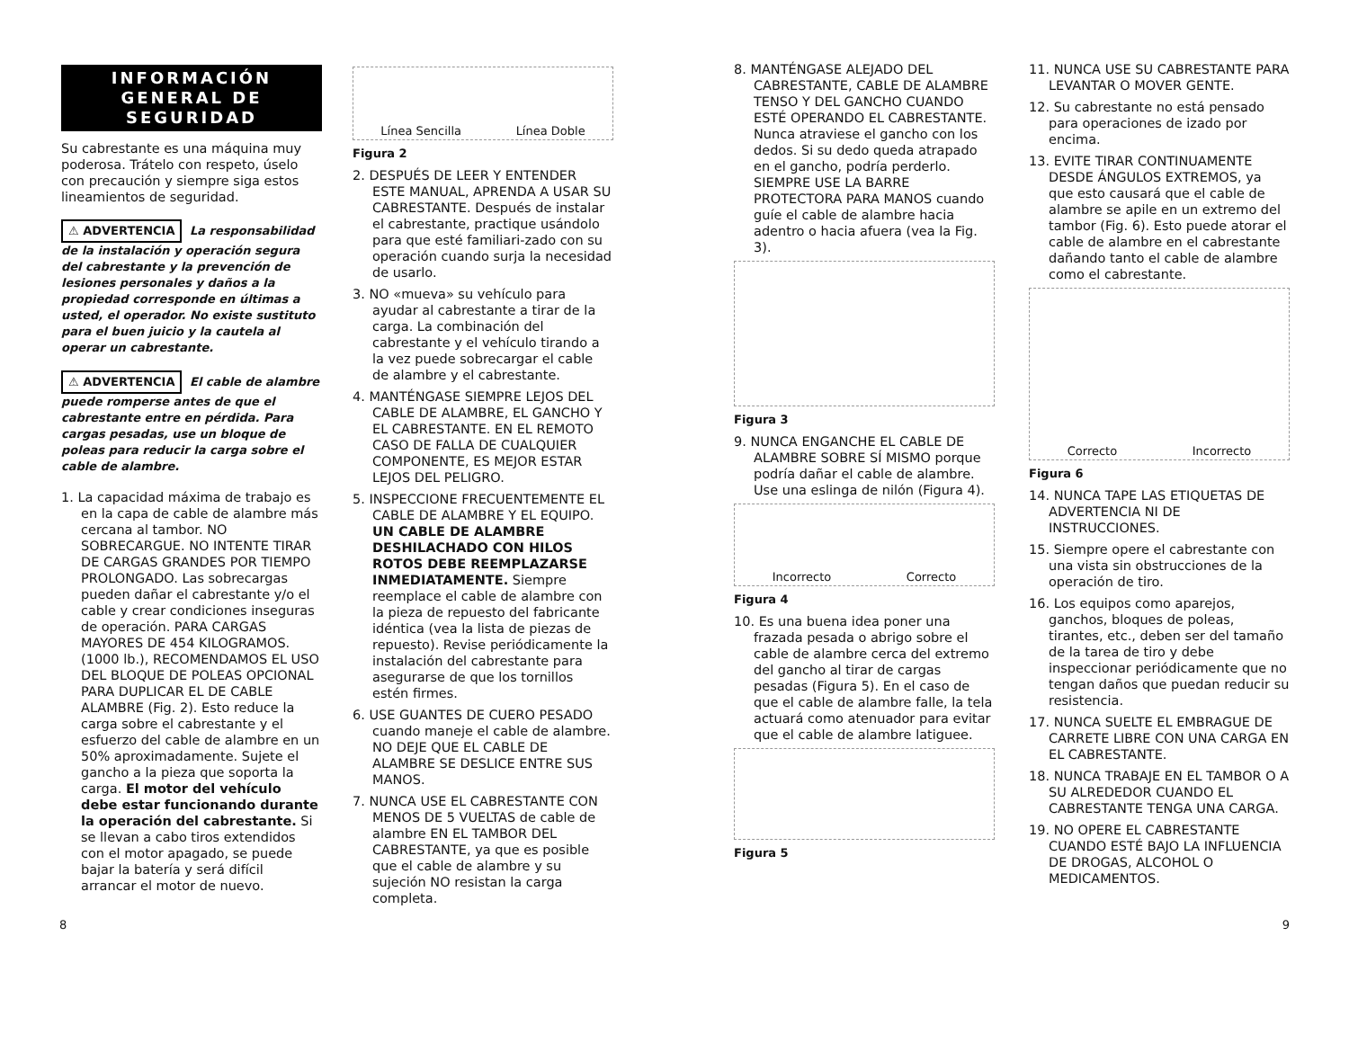INFORMACIÓN GENERAL DE SEGURIDAD
Su cabrestante es una máquina muy poderosa. Trátelo con respeto, úselo con precaución y siempre siga estos lineamientos de seguridad.
⚠ ADVERTENCIA La responsabilidad de la instalación y operación segura del cabrestante y la prevención de lesiones personales y daños a la propiedad corresponde en últimas a usted, el operador. No existe sustituto para el buen juicio y la cautela al operar un cabrestante.
⚠ ADVERTENCIA El cable de alambre puede romperse antes de que el cabrestante entre en pérdida. Para cargas pesadas, use un bloque de poleas para reducir la carga sobre el cable de alambre.
1. La capacidad máxima de trabajo es en la capa de cable de alambre más cercana al tambor. NO SOBRECARGUE. NO INTENTE TIRAR DE CARGAS GRANDES POR TIEMPO PROLONGADO. Las sobrecargas pueden dañar el cabrestante y/o el cable y crear condiciones inseguras de operación. PARA CARGAS MAYORES DE 454 KILOGRAMOS. (1000 lb.), RECOMENDAMOS EL USO DEL BLOQUE DE POLEAS OPCIONAL PARA DUPLICAR EL DE CABLE ALAMBRE (Fig. 2). Esto reduce la carga sobre el cabrestante y el esfuerzo del cable de alambre en un 50% aproximadamente. Sujete el gancho a la pieza que soporta la carga. El motor del vehículo debe estar funcionando durante la operación del cabrestante. Si se llevan a cabo tiros extendidos con el motor apagado, se puede bajar la batería y será difícil arrancar el motor de nuevo.
Línea Sencilla Línea Doble
Figura 2
2. DESPUÉS DE LEER Y ENTENDER ESTE MANUAL, APRENDA A USAR SU CABRESTANTE. Después de instalar el cabrestante, practique usándolo para que esté familiari-zado con su operación cuando surja la necesidad de usarlo.
3. NO «mueva» su vehículo para ayudar al cabrestante a tirar de la carga. La combinación del cabrestante y el vehículo tirando a la vez puede sobrecargar el cable de alambre y el cabrestante.
4. MANTÉNGASE SIEMPRE LEJOS DEL CABLE DE ALAMBRE, EL GANCHO Y EL CABRESTANTE. EN EL REMOTO CASO DE FALLA DE CUALQUIER COMPONENTE, ES MEJOR ESTAR LEJOS DEL PELIGRO.
5. INSPECCIONE FRECUENTEMENTE EL CABLE DE ALAMBRE Y EL EQUIPO. UN CABLE DE ALAMBRE DESHILACHADO CON HILOS ROTOS DEBE REEMPLAZARSE INMEDIATAMENTE. Siempre reemplace el cable de alambre con la pieza de repuesto del fabricante idéntica (vea la lista de piezas de repuesto). Revise periódicamente la instalación del cabrestante para asegurarse de que los tornillos estén firmes.
6. USE GUANTES DE CUERO PESADO cuando maneje el cable de alambre. NO DEJE QUE EL CABLE DE ALAMBRE SE DESLICE ENTRE SUS MANOS.
7. NUNCA USE EL CABRESTANTE CON MENOS DE 5 VUELTAS de cable de alambre EN EL TAMBOR DEL CABRESTANTE, ya que es posible que el cable de alambre y su sujeción NO resistan la carga completa.
8. MANTÉNGASE ALEJADO DEL CABRESTANTE, CABLE DE ALAMBRE TENSO Y DEL GANCHO CUANDO ESTÉ OPERANDO EL CABRESTANTE. Nunca atraviese el gancho con los dedos. Si su dedo queda atrapado en el gancho, podría perderlo. SIEMPRE USE LA BARRE PROTECTORA PARA MANOS cuando guíe el cable de alambre hacia adentro o hacia afuera (vea la Fig. 3).
Figura 3
9. NUNCA ENGANCHE EL CABLE DE ALAMBRE SOBRE SÍ MISMO porque podría dañar el cable de alambre. Use una eslinga de nilón (Figura 4).
Incorrecto Correcto
Figura 4
10. Es una buena idea poner una frazada pesada o abrigo sobre el cable de alambre cerca del extremo del gancho al tirar de cargas pesadas (Figura 5). En el caso de que el cable de alambre falle, la tela actuará como atenuador para evitar que el cable de alambre latiguee.
Figura 5
11. NUNCA USE SU CABRESTANTE PARA LEVANTAR O MOVER GENTE.
12. Su cabrestante no está pensado para operaciones de izado por encima.
13. EVITE TIRAR CONTINUAMENTE DESDE ÁNGULOS EXTREMOS, ya que esto causará que el cable de alambre se apile en un extremo del tambor (Fig. 6). Esto puede atorar el cable de alambre en el cabrestante dañando tanto el cable de alambre como el cabrestante.
Correcto Incorrecto
Figura 6
14. NUNCA TAPE LAS ETIQUETAS DE ADVERTENCIA NI DE INSTRUCCIONES.
15. Siempre opere el cabrestante con una vista sin obstrucciones de la operación de tiro.
16. Los equipos como aparejos, ganchos, bloques de poleas, tirantes, etc., deben ser del tamaño de la tarea de tiro y debe inspeccionar periódicamente que no tengan daños que puedan reducir su resistencia.
17. NUNCA SUELTE EL EMBRAGUE DE CARRETE LIBRE CON UNA CARGA EN EL CABRESTANTE.
18. NUNCA TRABAJE EN EL TAMBOR O A SU ALREDEDOR CUANDO EL CABRESTANTE TENGA UNA CARGA.
19. NO OPERE EL CABRESTANTE CUANDO ESTÉ BAJO LA INFLUENCIA DE DROGAS, ALCOHOL O MEDICAMENTOS.
8 9